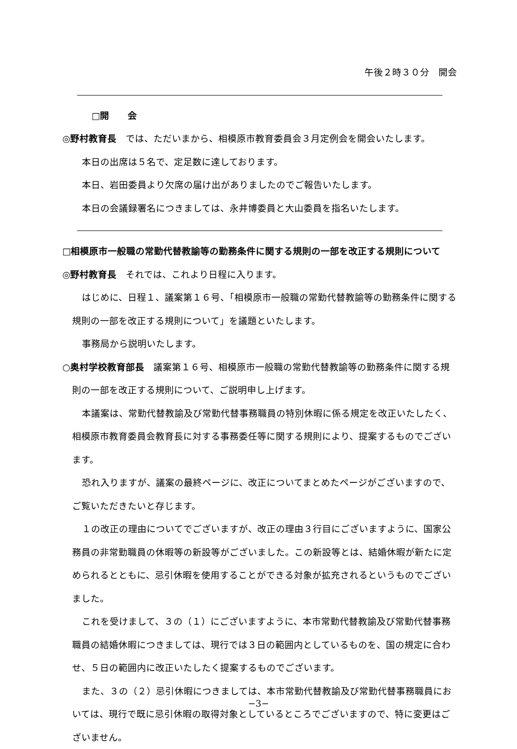午後２時３０分　開会
□開　　会
◎野村教育長　では、ただいまから、相模原市教育委員会３月定例会を開会いたします。
本日の出席は５名で、定足数に達しております。
本日、岩田委員より欠席の届け出がありましたのでご報告いたします。
本日の会議録署名につきましては、永井博委員と大山委員を指名いたします。
□相模原市一般職の常勤代替教諭等の勤務条件に関する規則の一部を改正する規則について
◎野村教育長　それでは、これより日程に入ります。
はじめに、日程１、議案第１６号、「相模原市一般職の常勤代替教諭等の勤務条件に関する規則の一部を改正する規則について」を議題といたします。
事務局から説明いたします。
○奥村学校教育部長　議案第１６号、相模原市一般職の常勤代替教諭等の勤務条件に関する規則の一部を改正する規則について、ご説明申し上げます。
本議案は、常勤代替教諭及び常勤代替事務職員の特別休暇に係る規定を改正いたしたく、相模原市教育委員会教育長に対する事務委任等に関する規則により、提案するものでございます。
恐れ入りますが、議案の最終ページに、改正についてまとめたページがございますので、ご覧いただきたいと存じます。
１の改正の理由についてでございますが、改正の理由３行目にございますように、国家公務員の非常勤職員の休暇等の新設等がございました。この新設等とは、結婚休暇が新たに定められるとともに、忌引休暇を使用することができる対象が拡充されるというものでございました。
これを受けまして、３の（１）にございますように、本市常勤代替教諭及び常勤代替事務職員の結婚休暇につきましては、現行では３日の範囲内としているものを、国の規定に合わせ、５日の範囲内に改正いたしたく提案するものでございます。
また、３の（２）忌引休暇につきましては、本市常勤代替教諭及び常勤代替事務職員においては、現行で既に忌引休暇の取得対象としているところでございますので、特に変更はございません。
−3−